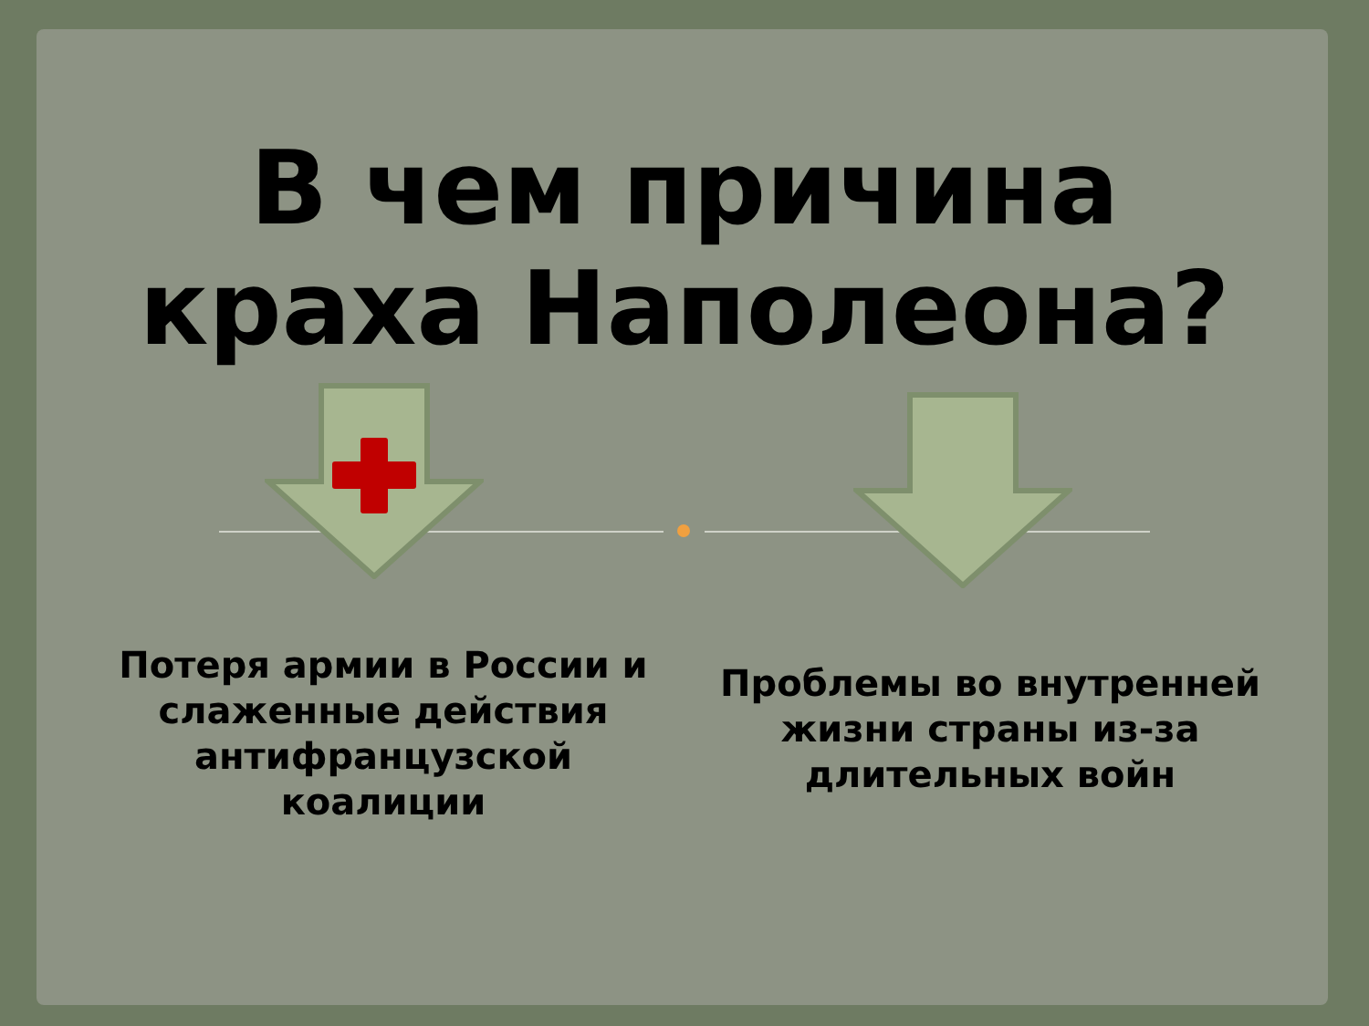В чем причина
краха Наполеона?
Потеря армии в России и слаженные действия антифранцузской коалиции
Проблемы во внутренней жизни страны из-за длительных войн